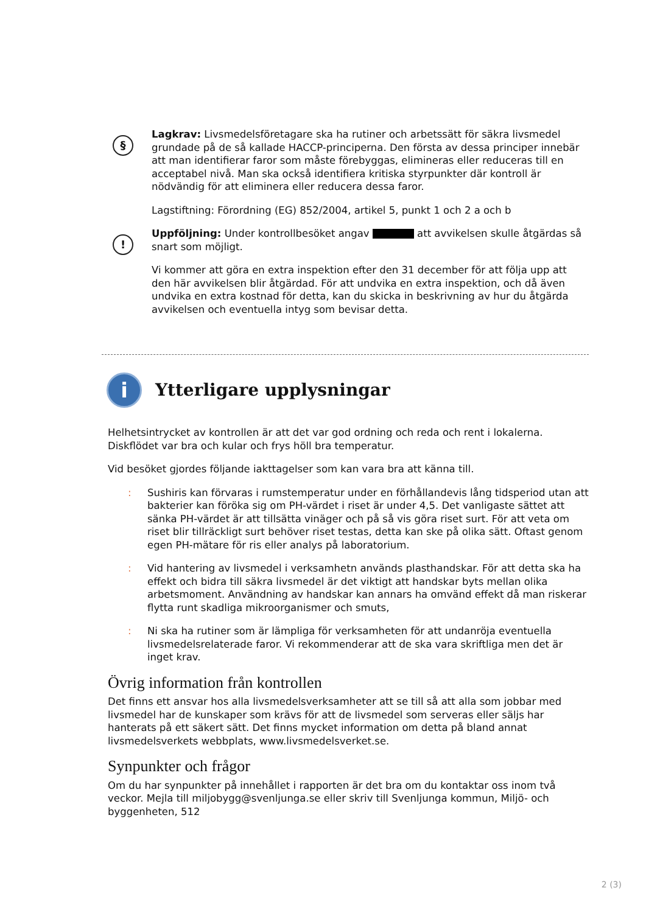§
Lagkrav: Livsmedelsföretagare ska ha rutiner och arbetssätt för säkra livsmedel grundade på de så kallade HACCP-principerna. Den första av dessa principer innebär att man identifierar faror som måste förebyggas, elimineras eller reduceras till en acceptabel nivå. Man ska också identifiera kritiska styrpunkter där kontroll är nödvändig för att eliminera eller reducera dessa faror.
Lagstiftning: Förordning (EG) 852/2004, artikel 5, punkt 1 och 2 a och b
!
Uppföljning: Under kontrollbesöket angav att avvikelsen skulle åtgärdas så snart som möjligt.
Vi kommer att göra en extra inspektion efter den 31 december för att följa upp att den här avvikelsen blir åtgärdad. För att undvika en extra inspektion, och då även undvika en extra kostnad för detta, kan du skicka in beskrivning av hur du åtgärda avvikelsen och eventuella intyg som bevisar detta.
i
Ytterligare upplysningar
Helhetsintrycket av kontrollen är att det var god ordning och reda och rent i lokalerna. Diskflödet var bra och kular och frys höll bra temperatur.
Vid besöket gjordes följande iakttagelser som kan vara bra att känna till.
: Sushiris kan förvaras i rumstemperatur under en förhållandevis lång tidsperiod utan att bakterier kan föröka sig om PH-värdet i riset är under 4,5. Det vanligaste sättet att sänka PH-värdet är att tillsätta vinäger och på så vis göra riset surt. För att veta om riset blir tillräckligt surt behöver riset testas, detta kan ske på olika sätt. Oftast genom egen PH-mätare för ris eller analys på laboratorium.
: Vid hantering av livsmedel i verksamhetn används plasthandskar. För att detta ska ha effekt och bidra till säkra livsmedel är det viktigt att handskar byts mellan olika arbetsmoment. Användning av handskar kan annars ha omvänd effekt då man riskerar flytta runt skadliga mikroorganismer och smuts,
: Ni ska ha rutiner som är lämpliga för verksamheten för att undanröja eventuella livsmedelsrelaterade faror. Vi rekommenderar att de ska vara skriftliga men det är inget krav.
Övrig information från kontrollen
Det finns ett ansvar hos alla livsmedelsverksamheter att se till så att alla som jobbar med livsmedel har de kunskaper som krävs för att de livsmedel som serveras eller säljs har hanterats på ett säkert sätt. Det finns mycket information om detta på bland annat livsmedelsverkets webbplats, www.livsmedelsverket.se.
Synpunkter och frågor
Om du har synpunkter på innehållet i rapporten är det bra om du kontaktar oss inom två veckor. Mejla till miljobygg@svenljunga.se eller skriv till Svenljunga kommun, Miljö- och byggenheten, 512
2 (3)